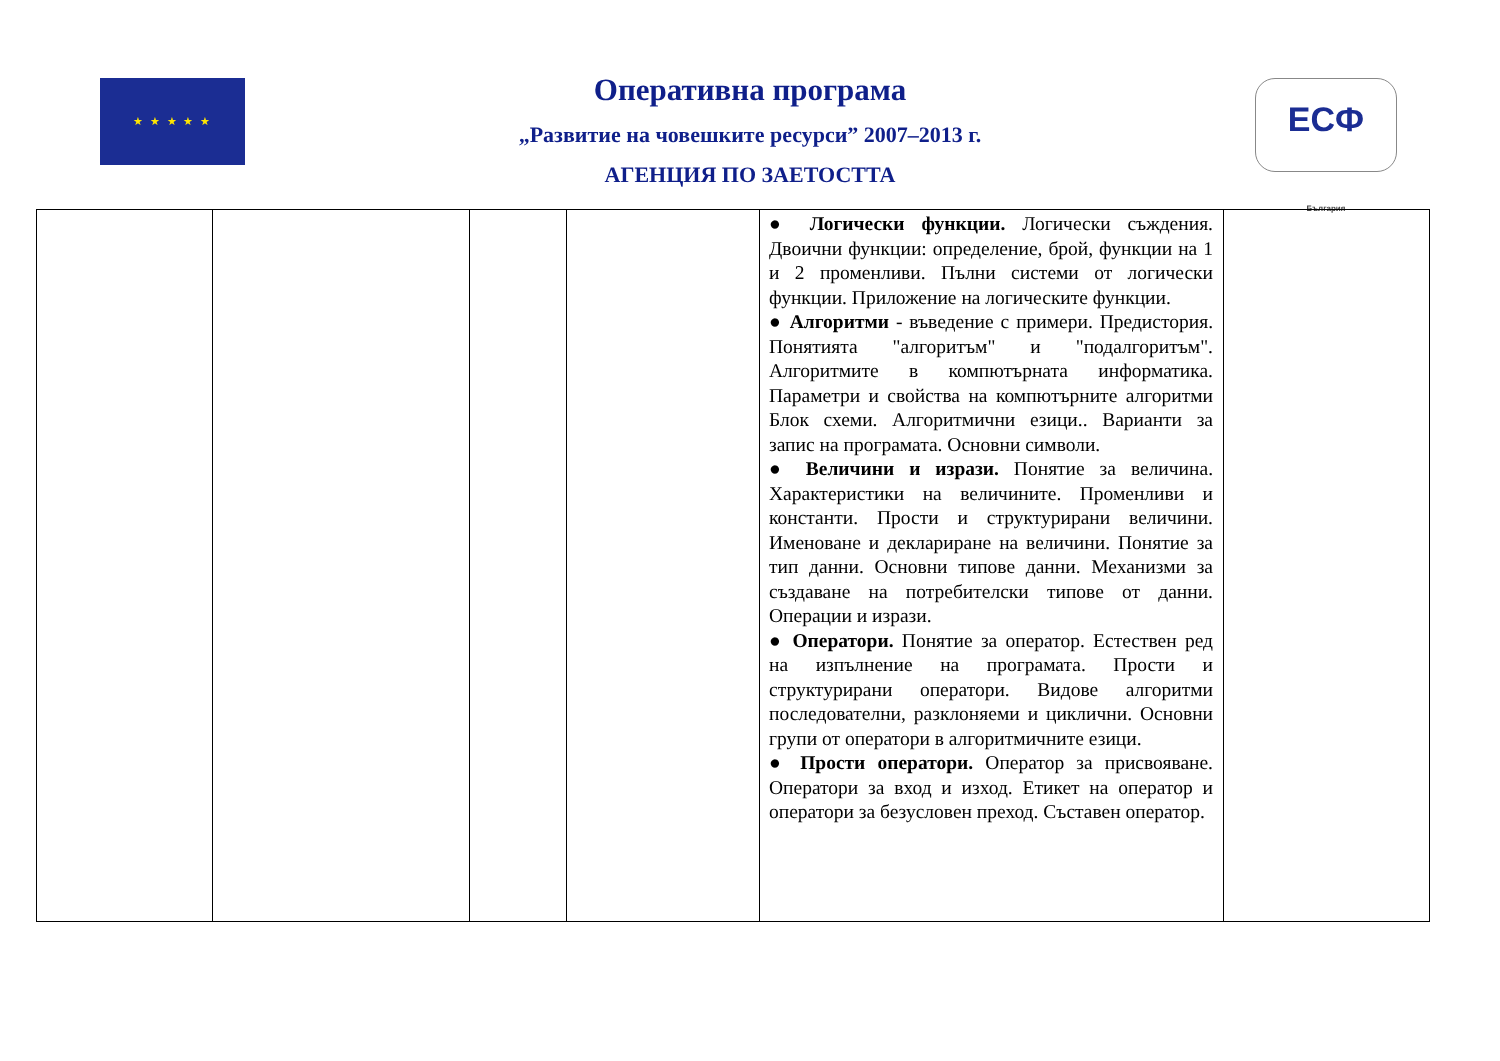★ ★ ★ ★ ★
ЕСФ
България
Оперативна програма
„Развитие на човешките ресурси” 2007–2013 г.
АГЕНЦИЯ ПО ЗАЕТОСТТА
| | | | | ● Логически функции. Логически съждения. Двоични функции: определение, брой, функции на 1 и 2 променливи. Пълни системи от логически функции. Приложение на логическите функции. ● Алгоритми - въведение с примери. Предистория. Понятията "алгоритъм" и "подалгоритъм". Алгоритмите в компютърната информатика. Параметри и свойства на компютърните алгоритми Блок схеми. Алгоритмични езици.. Варианти за запис на програмата. Основни символи. ● Величини и изрази. Понятие за величина. Характеристики на величините. Променливи и константи. Прости и структурирани величини. Именоване и деклариране на величини. Понятие за тип данни. Основни типове данни. Механизми за създаване на потребителски типове от данни. Операции и изрази. ● Оператори. Понятие за оператор. Естествен ред на изпълнение на програмата. Прости и структурирани оператори. Видове алгоритми последователни, разклоняеми и циклични. Основни групи от оператори в алгоритмичните езици. ● Прости оператори. Оператор за присвояване. Оператори за вход и изход. Етикет на оператор и оператори за безусловен преход. Съставен оператор. | |